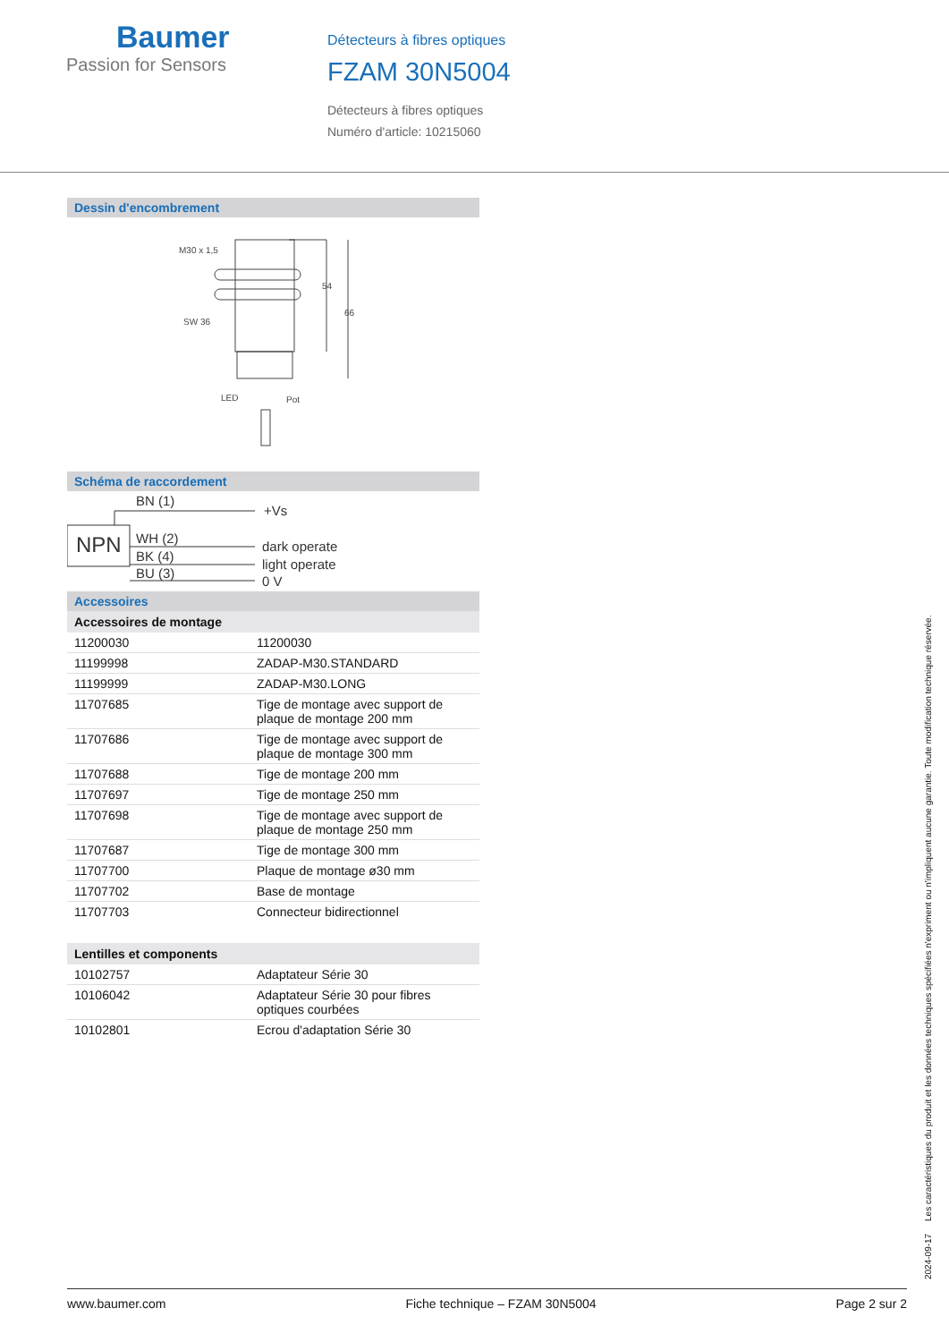Baumer
Passion for Sensors
Détecteurs à fibres optiques
FZAM 30N5004
Détecteurs à fibres optiques
Numéro d'article: 10215060
Dessin d'encombrement
M30 x 1,5
SW 36
LED
Pot
54
66
Schéma de raccordement
NPN
BN (1)
WH (2)
BK (4)
BU (3)
+Vs
dark operate
light operate
0 V
Accessoires
Accessoires de montage
| 11200030 | 11200030 |
| 11199998 | ZADAP-M30.STANDARD |
| 11199999 | ZADAP-M30.LONG |
| 11707685 | Tige de montage avec support de plaque de montage 200 mm |
| 11707686 | Tige de montage avec support de plaque de montage 300 mm |
| 11707688 | Tige de montage 200 mm |
| 11707697 | Tige de montage 250 mm |
| 11707698 | Tige de montage avec support de plaque de montage 250 mm |
| 11707687 | Tige de montage 300 mm |
| 11707700 | Plaque de montage ø30 mm |
| 11707702 | Base de montage |
| 11707703 | Connecteur bidirectionnel |
Lentilles et components
| 10102757 | Adaptateur Série 30 |
| 10106042 | Adaptateur Série 30 pour fibres optiques courbées |
| 10102801 | Ecrou d'adaptation Série 30 |
2024-09-17 Les caractéristiques du produit et les données techniques spécifiées n'expriment ou n'impliquent aucune garantie. Toute modification technique réservée.
www.baumer.com Fiche technique – FZAM 30N5004 Page 2 sur 2